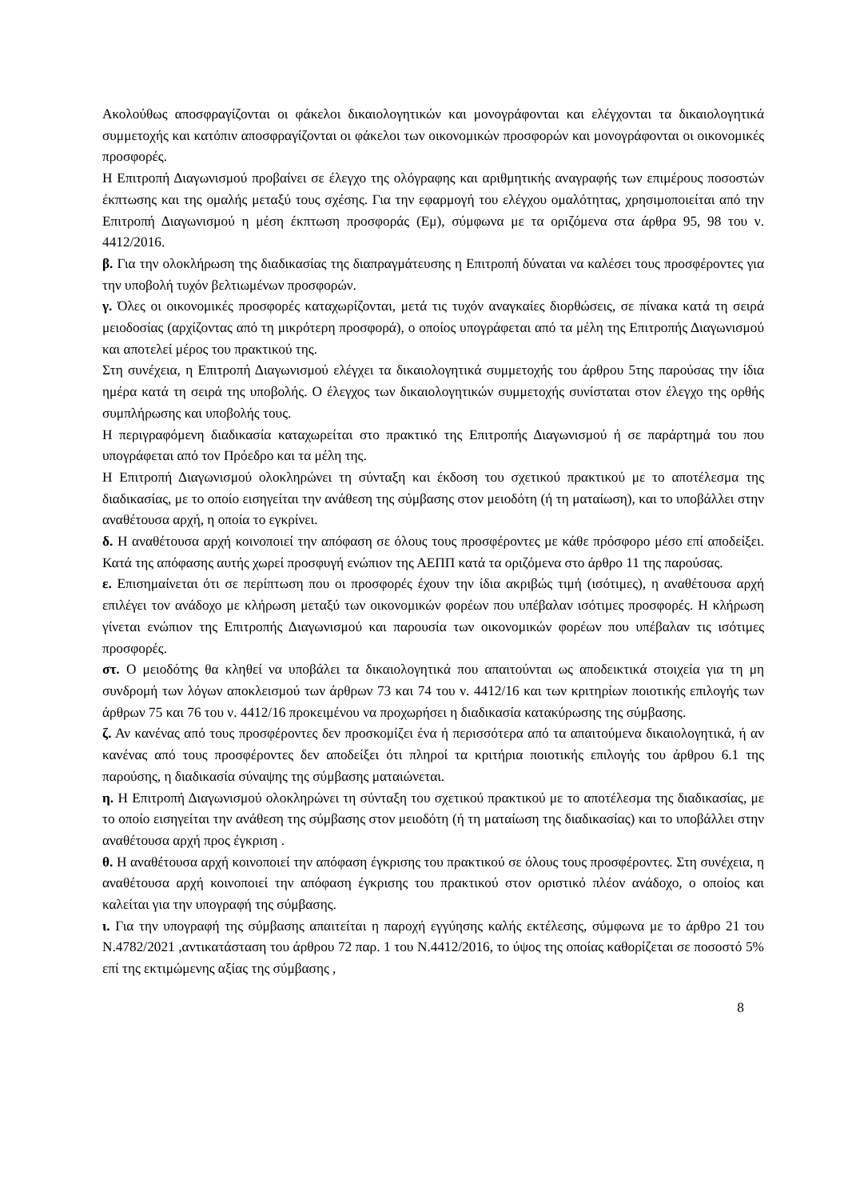Ακολούθως αποσφραγίζονται οι φάκελοι δικαιολογητικών και μονογράφονται και ελέγχονται τα δικαιολογητικά συμμετοχής και κατόπιν αποσφραγίζονται οι φάκελοι των οικονομικών προσφορών και μονογράφονται οι οικονομικές προσφορές.
Η Επιτροπή Διαγωνισμού προβαίνει σε έλεγχο της ολόγραφης και αριθμητικής αναγραφής των επιμέρους ποσοστών έκπτωσης και της ομαλής μεταξύ τους σχέσης. Για την εφαρμογή του ελέγχου ομαλότητας, χρησιμοποιείται από την Επιτροπή Διαγωνισμού η μέση έκπτωση προσφοράς (Εμ), σύμφωνα με τα οριζόμενα στα άρθρα 95, 98 του ν. 4412/2016.
β. Για την ολοκλήρωση της διαδικασίας της διαπραγμάτευσης η Επιτροπή δύναται να καλέσει τους προσφέροντες για την υποβολή τυχόν βελτιωμένων προσφορών.
γ. Όλες οι οικονομικές προσφορές καταχωρίζονται, μετά τις τυχόν αναγκαίες διορθώσεις, σε πίνακα κατά τη σειρά μειοδοσίας (αρχίζοντας από τη μικρότερη προσφορά), ο οποίος υπογράφεται από τα μέλη της Επιτροπής Διαγωνισμού και αποτελεί μέρος του πρακτικού της.
Στη συνέχεια, η Επιτροπή Διαγωνισμού ελέγχει τα δικαιολογητικά συμμετοχής του άρθρου 5της παρούσας την ίδια ημέρα κατά τη σειρά της υποβολής. Ο έλεγχος των δικαιολογητικών συμμετοχής συνίσταται στον έλεγχο της ορθής συμπλήρωσης και υποβολής τους.
Η περιγραφόμενη διαδικασία καταχωρείται στο πρακτικό της Επιτροπής Διαγωνισμού ή σε παράρτημά του που υπογράφεται από τον Πρόεδρο και τα μέλη της.
Η Επιτροπή Διαγωνισμού ολοκληρώνει τη σύνταξη και έκδοση του σχετικού πρακτικού με το αποτέλεσμα της διαδικασίας, με το οποίο εισηγείται την ανάθεση της σύμβασης στον μειοδότη (ή τη ματαίωση), και το υποβάλλει στην αναθέτουσα αρχή, η οποία το εγκρίνει.
δ. Η αναθέτουσα αρχή κοινοποιεί την απόφαση σε όλους τους προσφέροντες με κάθε πρόσφορο μέσο επί αποδείξει. Κατά της απόφασης αυτής χωρεί προσφυγή ενώπιον της ΑΕΠΠ κατά τα οριζόμενα στο άρθρο 11 της παρούσας.
ε. Επισημαίνεται ότι σε περίπτωση που οι προσφορές έχουν την ίδια ακριβώς τιμή (ισότιμες), η αναθέτουσα αρχή επιλέγει τον ανάδοχο με κλήρωση μεταξύ των οικονομικών φορέων που υπέβαλαν ισότιμες προσφορές. Η κλήρωση γίνεται ενώπιον της Επιτροπής Διαγωνισμού και παρουσία των οικονομικών φορέων που υπέβαλαν τις ισότιμες προσφορές.
στ. Ο μειοδότης θα κληθεί να υποβάλει τα δικαιολογητικά που απαιτούνται ως αποδεικτικά στοιχεία για τη μη συνδρομή των λόγων αποκλεισμού των άρθρων 73 και 74 του ν. 4412/16 και των κριτηρίων ποιοτικής επιλογής των άρθρων 75 και 76 του ν. 4412/16 προκειμένου να προχωρήσει η διαδικασία κατακύρωσης της σύμβασης.
ζ. Αν κανένας από τους προσφέροντες δεν προσκομίζει ένα ή περισσότερα από τα απαιτούμενα δικαιολογητικά, ή αν κανένας από τους προσφέροντες δεν αποδείξει ότι πληροί τα κριτήρια ποιοτικής επιλογής του άρθρου 6.1 της παρούσης, η διαδικασία σύναψης της σύμβασης ματαιώνεται.
η. Η Επιτροπή Διαγωνισμού ολοκληρώνει τη σύνταξη του σχετικού πρακτικού με το αποτέλεσμα της διαδικασίας, με το οποίο εισηγείται την ανάθεση της σύμβασης στον μειοδότη (ή τη ματαίωση της διαδικασίας) και το υποβάλλει στην αναθέτουσα αρχή προς έγκριση .
θ. Η αναθέτουσα αρχή κοινοποιεί την απόφαση έγκρισης του πρακτικού σε όλους τους προσφέροντες. Στη συνέχεια, η αναθέτουσα αρχή κοινοποιεί την απόφαση έγκρισης του πρακτικού στον οριστικό πλέον ανάδοχο, ο οποίος και καλείται για την υπογραφή της σύμβασης.
ι. Για την υπογραφή της σύμβασης απαιτείται η παροχή εγγύησης καλής εκτέλεσης, σύμφωνα με το άρθρο 21 του Ν.4782/2021 ,αντικατάσταση του άρθρου 72 παρ. 1 του Ν.4412/2016, το ύψος της οποίας καθορίζεται σε ποσοστό 5% επί της εκτιμώμενης αξίας της σύμβασης ,
8